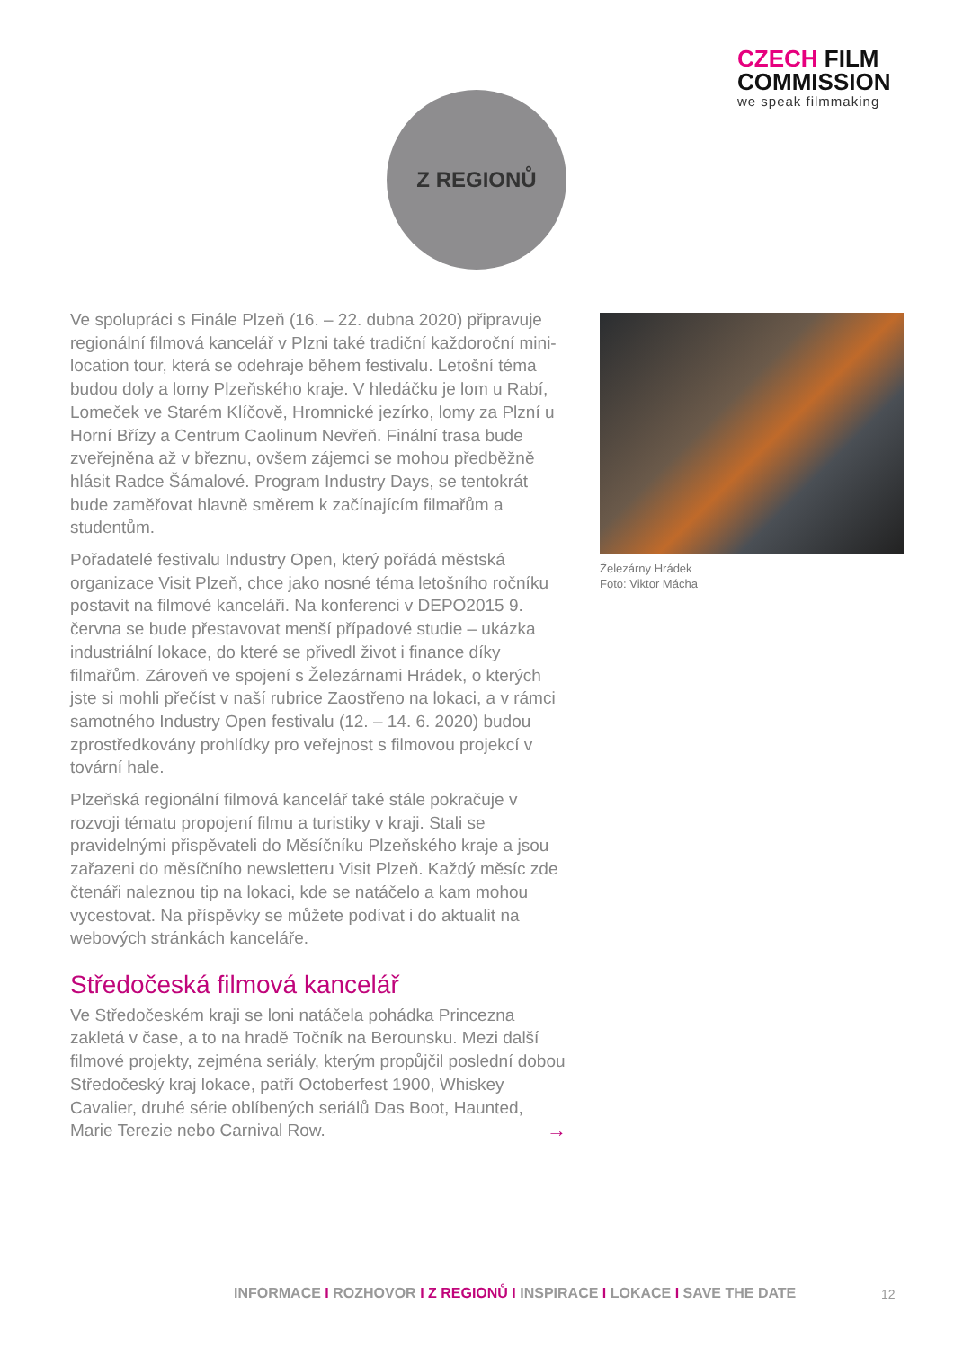CZECH FILM
COMMISSION
we speak filmmaking
Z REGIONŮ
Ve spolupráci s Finále Plzeň (16. – 22. dubna 2020) připravuje regionální filmová kancelář v Plzni také tradiční každoroční mini-location tour, která se odehraje během festivalu. Letošní téma budou doly a lomy Plzeňského kraje. V hledáčku je lom u Rabí, Lomeček ve Starém Klíčově, Hromnické jezírko, lomy za Plzní u Horní Břízy a Centrum Caolinum Nevřeň. Finální trasa bude zveřejněna až v březnu, ovšem zájemci se mohou předběžně hlásit Radce Šámalové. Program Industry Days, se tentokrát bude zaměřovat hlavně směrem k začínajícím filmařům a studentům.
Pořadatelé festivalu Industry Open, který pořádá městská organizace Visit Plzeň, chce jako nosné téma letošního ročníku postavit na filmové kanceláři. Na konferenci v DEPO2015 9. června se bude přestavovat menší případové studie – ukázka industriální lokace, do které se přivedl život i finance díky filmařům. Zároveň ve spojení s Železárnami Hrádek, o kterých jste si mohli přečíst v naší rubrice Zaostřeno na lokaci, a v rámci samotného Industry Open festivalu (12. – 14. 6. 2020) budou zprostředkovány prohlídky pro veřejnost s filmovou projekcí v tovární hale.
Plzeňská regionální filmová kancelář také stále pokračuje v rozvoji tématu propojení filmu a turistiky v kraji. Stali se pravidelnými přispěvateli do Měsíčníku Plzeňského kraje a jsou zařazeni do měsíčního newsletteru Visit Plzeň. Každý měsíc zde čtenáři naleznou tip na lokaci, kde se natáčelo a kam mohou vycestovat. Na příspěvky se můžete podívat i do aktualit na webových stránkách kanceláře.
Středočeská filmová kancelář
Ve Středočeském kraji se loni natáčela pohádka Princezna zakletá v čase, a to na hradě Točník na Berounsku. Mezi další filmové projekty, zejména seriály, kterým propůjčil poslední dobou Středočeský kraj lokace, patří Octoberfest 1900, Whiskey Cavalier, druhé série oblíbených seriálů Das Boot, Haunted, Marie Terezie nebo Carnival Row. →
Železárny Hrádek
Foto: Viktor Mácha
INFORMACE I ROZHOVOR I Z REGIONŮ I INSPIRACE I LOKACE I SAVE THE DATE
12